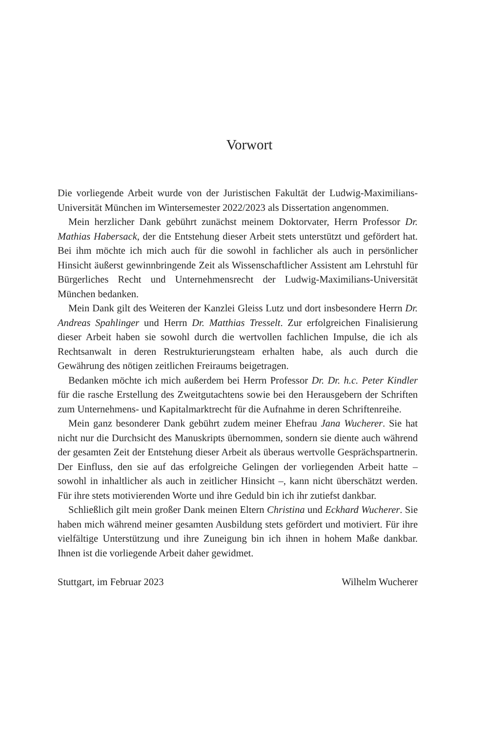Vorwort
Die vorliegende Arbeit wurde von der Juristischen Fakultät der Ludwig-Maximilians-Universität München im Wintersemester 2022/2023 als Dissertation angenommen.
Mein herzlicher Dank gebührt zunächst meinem Doktorvater, Herrn Professor Dr. Mathias Habersack, der die Entstehung dieser Arbeit stets unterstützt und gefördert hat. Bei ihm möchte ich mich auch für die sowohl in fachlicher als auch in persönlicher Hinsicht äußerst gewinnbringende Zeit als Wissenschaftlicher Assistent am Lehrstuhl für Bürgerliches Recht und Unternehmensrecht der Ludwig-Maximilians-Universität München bedanken.
Mein Dank gilt des Weiteren der Kanzlei Gleiss Lutz und dort insbesondere Herrn Dr. Andreas Spahlinger und Herrn Dr. Matthias Tresselt. Zur erfolgreichen Finalisierung dieser Arbeit haben sie sowohl durch die wertvollen fachlichen Impulse, die ich als Rechtsanwalt in deren Restrukturierungsteam erhalten habe, als auch durch die Gewährung des nötigen zeitlichen Freiraums beigetragen.
Bedanken möchte ich mich außerdem bei Herrn Professor Dr. Dr. h.c. Peter Kindler für die rasche Erstellung des Zweitgutachtens sowie bei den Herausgebern der Schriften zum Unternehmens- und Kapitalmarktrecht für die Aufnahme in deren Schriftenreihe.
Mein ganz besonderer Dank gebührt zudem meiner Ehefrau Jana Wucherer. Sie hat nicht nur die Durchsicht des Manuskripts übernommen, sondern sie diente auch während der gesamten Zeit der Entstehung dieser Arbeit als überaus wertvolle Gesprächspartnerin. Der Einfluss, den sie auf das erfolgreiche Gelingen der vorliegenden Arbeit hatte – sowohl in inhaltlicher als auch in zeitlicher Hinsicht –, kann nicht überschätzt werden. Für ihre stets motivierenden Worte und ihre Geduld bin ich ihr zutiefst dankbar.
Schließlich gilt mein großer Dank meinen Eltern Christina und Eckhard Wucherer. Sie haben mich während meiner gesamten Ausbildung stets gefördert und motiviert. Für ihre vielfältige Unterstützung und ihre Zuneigung bin ich ihnen in hohem Maße dankbar. Ihnen ist die vorliegende Arbeit daher gewidmet.
Stuttgart, im Februar 2023 Wilhelm Wucherer